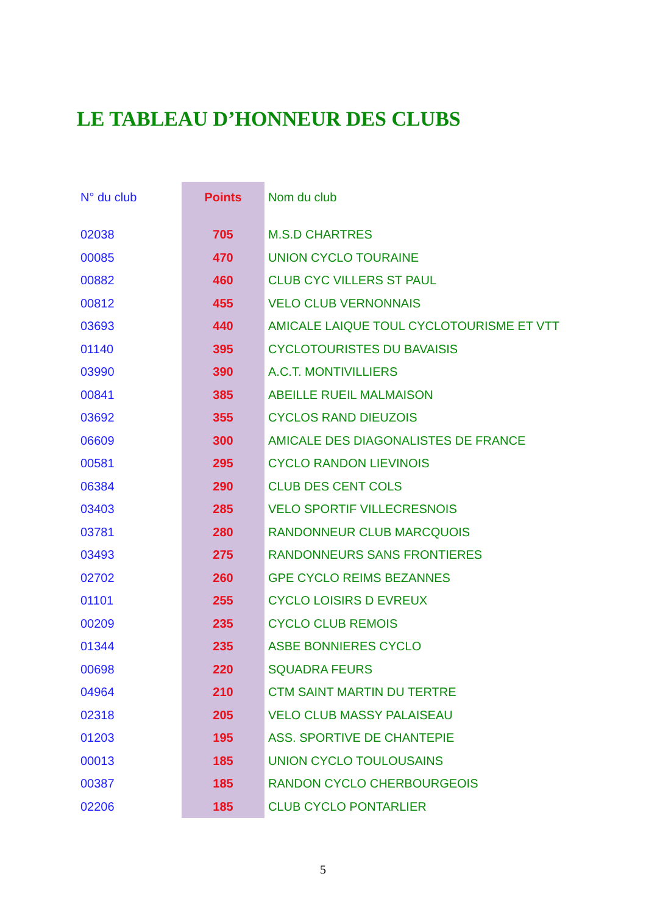LE TABLEAU D’HONNEUR DES CLUBS
| N° du club | Points | Nom du club |
| --- | --- | --- |
| 02038 | 705 | M.S.D CHARTRES |
| 00085 | 470 | UNION CYCLO TOURAINE |
| 00882 | 460 | CLUB CYC VILLERS ST PAUL |
| 00812 | 455 | VELO CLUB VERNONNAIS |
| 03693 | 440 | AMICALE LAIQUE TOUL CYCLOTOURISME ET VTT |
| 01140 | 395 | CYCLOTOURISTES DU BAVAISIS |
| 03990 | 390 | A.C.T. MONTIVILLIERS |
| 00841 | 385 | ABEILLE RUEIL MALMAISON |
| 03692 | 355 | CYCLOS RAND DIEUZOIS |
| 06609 | 300 | AMICALE DES DIAGONALISTES DE FRANCE |
| 00581 | 295 | CYCLO RANDON LIEVINOIS |
| 06384 | 290 | CLUB DES CENT COLS |
| 03403 | 285 | VELO SPORTIF VILLECRESNOIS |
| 03781 | 280 | RANDONNEUR CLUB MARCQUOIS |
| 03493 | 275 | RANDONNEURS SANS FRONTIERES |
| 02702 | 260 | GPE CYCLO REIMS BEZANNES |
| 01101 | 255 | CYCLO LOISIRS D EVREUX |
| 00209 | 235 | CYCLO CLUB REMOIS |
| 01344 | 235 | ASBE BONNIERES CYCLO |
| 00698 | 220 | SQUADRA FEURS |
| 04964 | 210 | CTM SAINT MARTIN DU TERTRE |
| 02318 | 205 | VELO CLUB MASSY PALAISEAU |
| 01203 | 195 | ASS. SPORTIVE DE CHANTEPIE |
| 00013 | 185 | UNION CYCLO TOULOUSAINS |
| 00387 | 185 | RANDON CYCLO CHERBOURGEOIS |
| 02206 | 185 | CLUB CYCLO PONTARLIER |
5